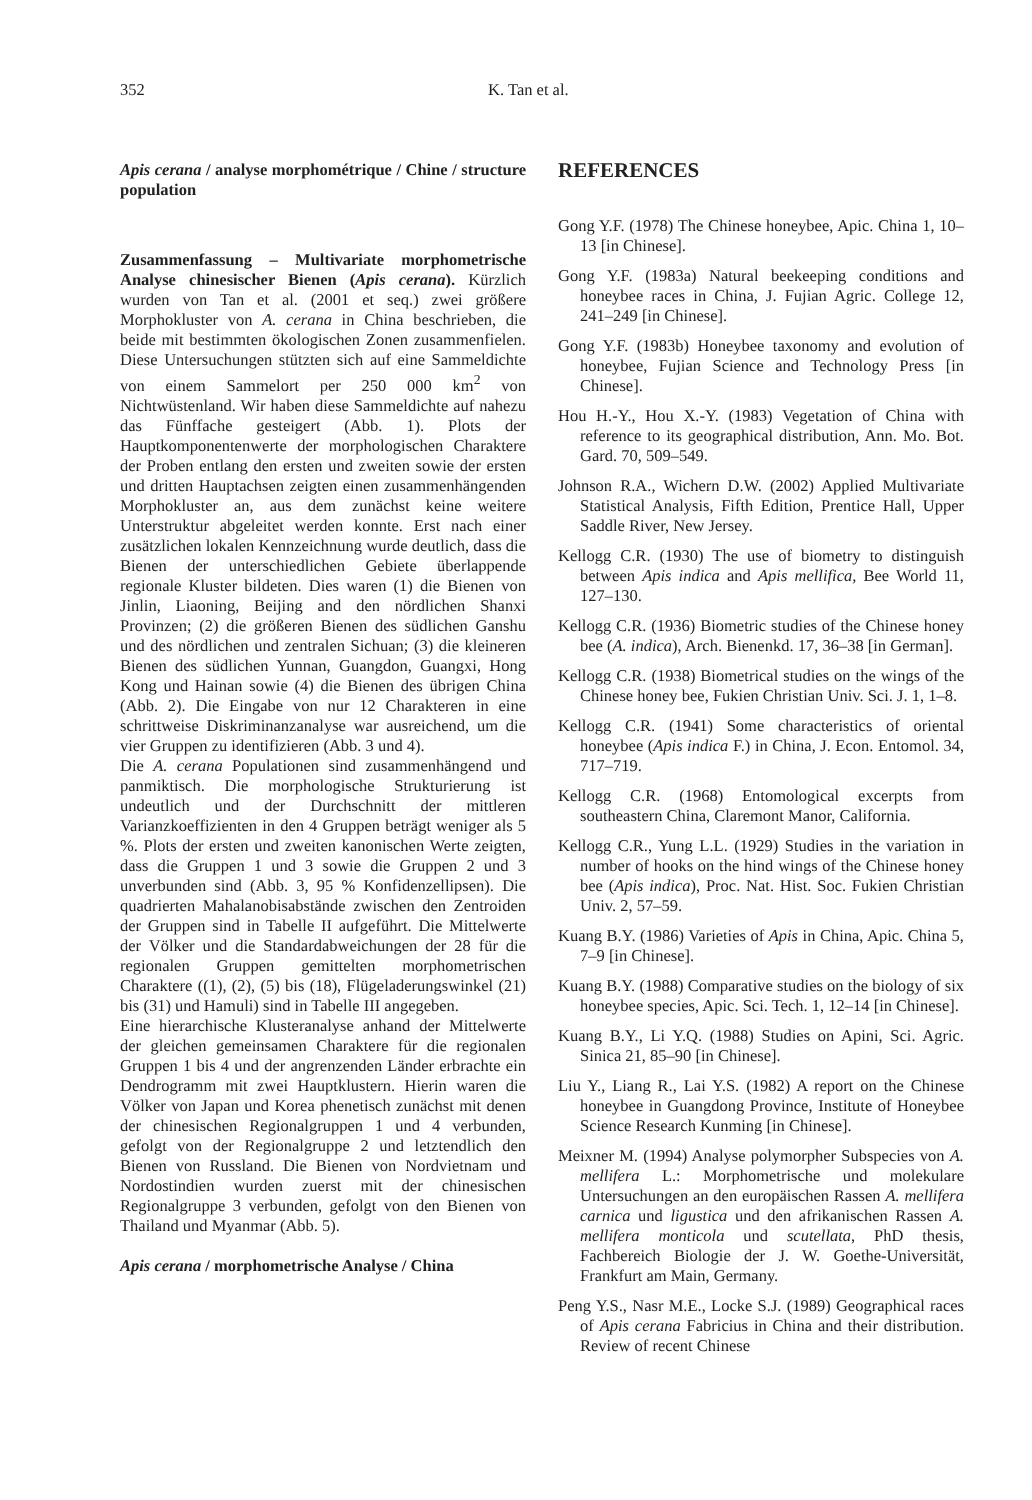352
K. Tan et al.
Apis cerana / analyse morphométrique / Chine / structure population
Zusammenfassung – Multivariate morphometrische Analyse chinesischer Bienen (Apis cerana). Kürzlich wurden von Tan et al. (2001 et seq.) zwei größere Morphokluster von A. cerana in China beschrieben, die beide mit bestimmten ökologischen Zonen zusammenfielen. Diese Untersuchungen stützten sich auf eine Sammeldichte von einem Sammelort per 250 000 km<sup>2</sup> von Nichtwüstenland. Wir haben diese Sammeldichte auf nahezu das Fünffache gesteigert (Abb. 1). Plots der Hauptkomponentenwerte der morphologischen Charaktere der Proben entlang den ersten und zweiten sowie der ersten und dritten Hauptachsen zeigten einen zusammenhängenden Morphokluster an, aus dem zunächst keine weitere Unterstruktur abgeleitet werden konnte. Erst nach einer zusätzlichen lokalen Kennzeichnung wurde deutlich, dass die Bienen der unterschiedlichen Gebiete überlappende regionale Kluster bildeten. Dies waren (1) die Bienen von Jinlin, Liaoning, Beijing and den nördlichen Shanxi Provinzen; (2) die größeren Bienen des südlichen Ganshu und des nördlichen und zentralen Sichuan; (3) die kleineren Bienen des südlichen Yunnan, Guangdon, Guangxi, Hong Kong und Hainan sowie (4) die Bienen des übrigen China (Abb. 2). Die Eingabe von nur 12 Charakteren in eine schrittweise Diskriminanzanalyse war ausreichend, um die vier Gruppen zu identifizieren (Abb. 3 und 4).
Die A. cerana Populationen sind zusammenhängend und panmiktisch. Die morphologische Strukturierung ist undeutlich und der Durchschnitt der mittleren Varianzkoeffizienten in den 4 Gruppen beträgt weniger als 5 %. Plots der ersten und zweiten kanonischen Werte zeigten, dass die Gruppen 1 und 3 sowie die Gruppen 2 und 3 unverbunden sind (Abb. 3, 95 % Konfidenzellipsen). Die quadrierten Mahalanobisabstände zwischen den Zentroiden der Gruppen sind in Tabelle II aufgeführt. Die Mittelwerte der Völker und die Standardabweichungen der 28 für die regionalen Gruppen gemittelten morphometrischen Charaktere ((1), (2), (5) bis (18), Flügeladerungswinkel (21) bis (31) und Hamuli) sind in Tabelle III angegeben.
Eine hierarchische Klusteranalyse anhand der Mittelwerte der gleichen gemeinsamen Charaktere für die regionalen Gruppen 1 bis 4 und der angrenzenden Länder erbrachte ein Dendrogramm mit zwei Hauptklustern. Hierin waren die Völker von Japan und Korea phenetisch zunächst mit denen der chinesischen Regionalgruppen 1 und 4 verbunden, gefolgt von der Regionalgruppe 2 und letztendlich den Bienen von Russland. Die Bienen von Nordvietnam und Nordostindien wurden zuerst mit der chinesischen Regionalgruppe 3 verbunden, gefolgt von den Bienen von Thailand und Myanmar (Abb. 5).
Apis cerana / morphometrische Analyse / China
REFERENCES
Gong Y.F. (1978) The Chinese honeybee, Apic. China 1, 10–13 [in Chinese].
Gong Y.F. (1983a) Natural beekeeping conditions and honeybee races in China, J. Fujian Agric. College 12, 241–249 [in Chinese].
Gong Y.F. (1983b) Honeybee taxonomy and evolution of honeybee, Fujian Science and Technology Press [in Chinese].
Hou H.-Y., Hou X.-Y. (1983) Vegetation of China with reference to its geographical distribution, Ann. Mo. Bot. Gard. 70, 509–549.
Johnson R.A., Wichern D.W. (2002) Applied Multivariate Statistical Analysis, Fifth Edition, Prentice Hall, Upper Saddle River, New Jersey.
Kellogg C.R. (1930) The use of biometry to distinguish between Apis indica and Apis mellifica, Bee World 11, 127–130.
Kellogg C.R. (1936) Biometric studies of the Chinese honey bee (A. indica), Arch. Bienenkd. 17, 36–38 [in German].
Kellogg C.R. (1938) Biometrical studies on the wings of the Chinese honey bee, Fukien Christian Univ. Sci. J. 1, 1–8.
Kellogg C.R. (1941) Some characteristics of oriental honeybee (Apis indica F.) in China, J. Econ. Entomol. 34, 717–719.
Kellogg C.R. (1968) Entomological excerpts from southeastern China, Claremont Manor, California.
Kellogg C.R., Yung L.L. (1929) Studies in the variation in number of hooks on the hind wings of the Chinese honey bee (Apis indica), Proc. Nat. Hist. Soc. Fukien Christian Univ. 2, 57–59.
Kuang B.Y. (1986) Varieties of Apis in China, Apic. China 5, 7–9 [in Chinese].
Kuang B.Y. (1988) Comparative studies on the biology of six honeybee species, Apic. Sci. Tech. 1, 12–14 [in Chinese].
Kuang B.Y., Li Y.Q. (1988) Studies on Apini, Sci. Agric. Sinica 21, 85–90 [in Chinese].
Liu Y., Liang R., Lai Y.S. (1982) A report on the Chinese honeybee in Guangdong Province, Institute of Honeybee Science Research Kunming [in Chinese].
Meixner M. (1994) Analyse polymorpher Subspecies von A. mellifera L.: Morphometrische und molekulare Untersuchungen an den europäischen Rassen A. mellifera carnica und ligustica und den afrikanischen Rassen A. mellifera monticola und scutellata, PhD thesis, Fachbereich Biologie der J. W. Goethe-Universität, Frankfurt am Main, Germany.
Peng Y.S., Nasr M.E., Locke S.J. (1989) Geographical races of Apis cerana Fabricius in China and their distribution. Review of recent Chinese